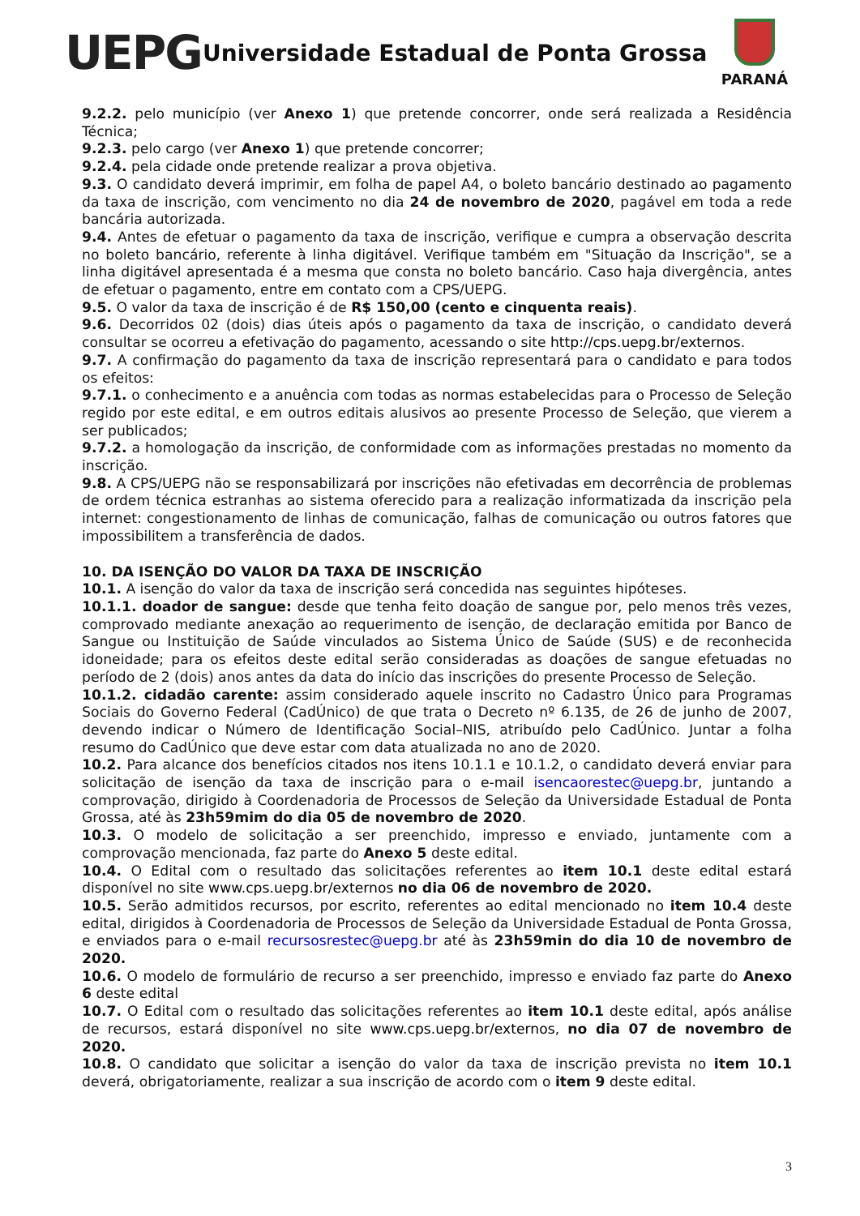UEPG
Universidade Estadual de Ponta Grossa
PARANÁ
9.2.2. pelo município (ver Anexo 1) que pretende concorrer, onde será realizada a Residência Técnica;
9.2.3. pelo cargo (ver Anexo 1) que pretende concorrer;
9.2.4. pela cidade onde pretende realizar a prova objetiva.
9.3. O candidato deverá imprimir, em folha de papel A4, o boleto bancário destinado ao pagamento da taxa de inscrição, com vencimento no dia 24 de novembro de 2020, pagável em toda a rede bancária autorizada.
9.4. Antes de efetuar o pagamento da taxa de inscrição, verifique e cumpra a observação descrita no boleto bancário, referente à linha digitável. Verifique também em "Situação da Inscrição", se a linha digitável apresentada é a mesma que consta no boleto bancário. Caso haja divergência, antes de efetuar o pagamento, entre em contato com a CPS/UEPG.
9.5. O valor da taxa de inscrição é de R$ 150,00 (cento e cinquenta reais).
9.6. Decorridos 02 (dois) dias úteis após o pagamento da taxa de inscrição, o candidato deverá consultar se ocorreu a efetivação do pagamento, acessando o site http://cps.uepg.br/externos.
9.7. A confirmação do pagamento da taxa de inscrição representará para o candidato e para todos os efeitos:
9.7.1. o conhecimento e a anuência com todas as normas estabelecidas para o Processo de Seleção regido por este edital, e em outros editais alusivos ao presente Processo de Seleção, que vierem a ser publicados;
9.7.2. a homologação da inscrição, de conformidade com as informações prestadas no momento da inscrição.
9.8. A CPS/UEPG não se responsabilizará por inscrições não efetivadas em decorrência de problemas de ordem técnica estranhas ao sistema oferecido para a realização informatizada da inscrição pela internet: congestionamento de linhas de comunicação, falhas de comunicação ou outros fatores que impossibilitem a transferência de dados.
10. DA ISENÇÃO DO VALOR DA TAXA DE INSCRIÇÃO
10.1. A isenção do valor da taxa de inscrição será concedida nas seguintes hipóteses.
10.1.1. doador de sangue: desde que tenha feito doação de sangue por, pelo menos três vezes, comprovado mediante anexação ao requerimento de isenção, de declaração emitida por Banco de Sangue ou Instituição de Saúde vinculados ao Sistema Único de Saúde (SUS) e de reconhecida idoneidade; para os efeitos deste edital serão consideradas as doações de sangue efetuadas no período de 2 (dois) anos antes da data do início das inscrições do presente Processo de Seleção.
10.1.2. cidadão carente: assim considerado aquele inscrito no Cadastro Único para Programas Sociais do Governo Federal (CadÚnico) de que trata o Decreto nº 6.135, de 26 de junho de 2007, devendo indicar o Número de Identificação Social–NIS, atribuído pelo CadÚnico. Juntar a folha resumo do CadÚnico que deve estar com data atualizada no ano de 2020.
10.2. Para alcance dos benefícios citados nos itens 10.1.1 e 10.1.2, o candidato deverá enviar para solicitação de isenção da taxa de inscrição para o e-mail isencaorestec@uepg.br, juntando a comprovação, dirigido à Coordenadoria de Processos de Seleção da Universidade Estadual de Ponta Grossa, até às 23h59mim do dia 05 de novembro de 2020.
10.3. O modelo de solicitação a ser preenchido, impresso e enviado, juntamente com a comprovação mencionada, faz parte do Anexo 5 deste edital.
10.4. O Edital com o resultado das solicitações referentes ao item 10.1 deste edital estará disponível no site www.cps.uepg.br/externos no dia 06 de novembro de 2020.
10.5. Serão admitidos recursos, por escrito, referentes ao edital mencionado no item 10.4 deste edital, dirigidos à Coordenadoria de Processos de Seleção da Universidade Estadual de Ponta Grossa, e enviados para o e-mail recursosrestec@uepg.br até às 23h59min do dia 10 de novembro de 2020.
10.6. O modelo de formulário de recurso a ser preenchido, impresso e enviado faz parte do Anexo 6 deste edital
10.7. O Edital com o resultado das solicitações referentes ao item 10.1 deste edital, após análise de recursos, estará disponível no site www.cps.uepg.br/externos, no dia 07 de novembro de 2020.
10.8. O candidato que solicitar a isenção do valor da taxa de inscrição prevista no item 10.1 deverá, obrigatoriamente, realizar a sua inscrição de acordo com o item 9 deste edital.
3